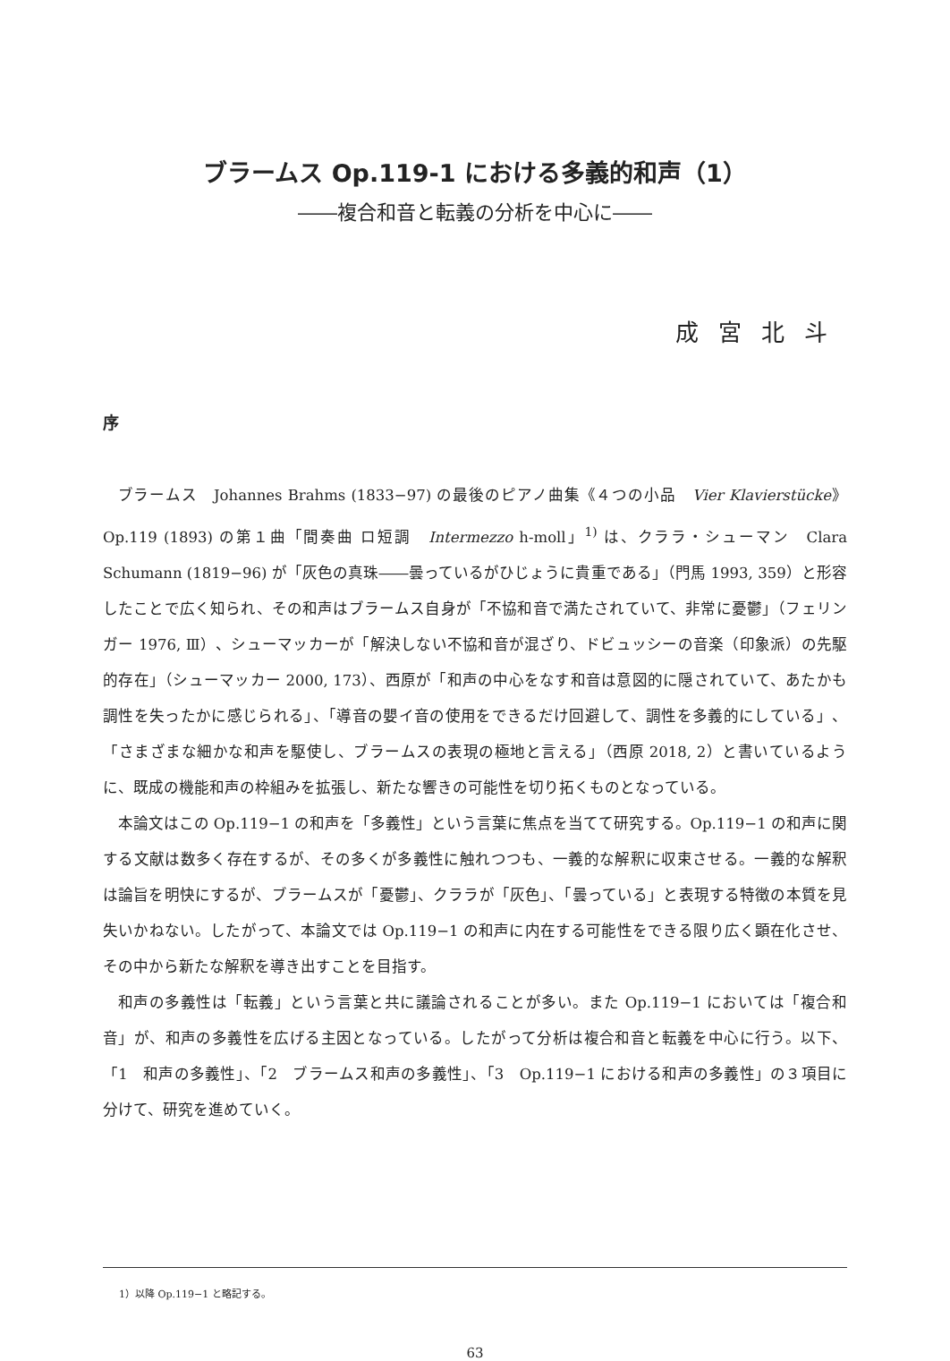ブラームス Op.119-1 における多義的和声（1）
――複合和音と転義の分析を中心に――
成宮北斗
序
ブラームス　Johannes Brahms (1833−97) の最後のピアノ曲集《４つの小品　Vier Klavierstücke》Op.119 (1893) の第１曲「間奏曲 ロ短調　Intermezzo h-moll」<sup>1)</sup> は、クララ・シューマン　Clara Schumann (1819−96) が「灰色の真珠――曇っているがひじょうに貴重である」（門馬 1993, 359）と形容したことで広く知られ、その和声はブラームス自身が「不協和音で満たされていて、非常に憂鬱」（フェリンガー 1976, Ⅲ）、シューマッカーが「解決しない不協和音が混ざり、ドビュッシーの音楽（印象派）の先駆的存在」（シューマッカー 2000, 173）、西原が「和声の中心をなす和音は意図的に隠されていて、あたかも調性を失ったかに感じられる」、「導音の嬰イ音の使用をできるだけ回避して、調性を多義的にしている」、「さまざまな細かな和声を駆使し、ブラームスの表現の極地と言える」（西原 2018, 2）と書いているように、既成の機能和声の枠組みを拡張し、新たな響きの可能性を切り拓くものとなっている。
本論文はこの Op.119−1 の和声を「多義性」という言葉に焦点を当てて研究する。Op.119−1 の和声に関する文献は数多く存在するが、その多くが多義性に触れつつも、一義的な解釈に収束させる。一義的な解釈は論旨を明快にするが、ブラームスが「憂鬱」、クララが「灰色」、「曇っている」と表現する特徴の本質を見失いかねない。したがって、本論文では Op.119−1 の和声に内在する可能性をできる限り広く顕在化させ、その中から新たな解釈を導き出すことを目指す。
和声の多義性は「転義」という言葉と共に議論されることが多い。また Op.119−1 においては「複合和音」が、和声の多義性を広げる主因となっている。したがって分析は複合和音と転義を中心に行う。以下、「1　和声の多義性」、「2　ブラームス和声の多義性」、「3　Op.119−1 における和声の多義性」の３項目に分けて、研究を進めていく。
1）以降 Op.119−1 と略記する。
63